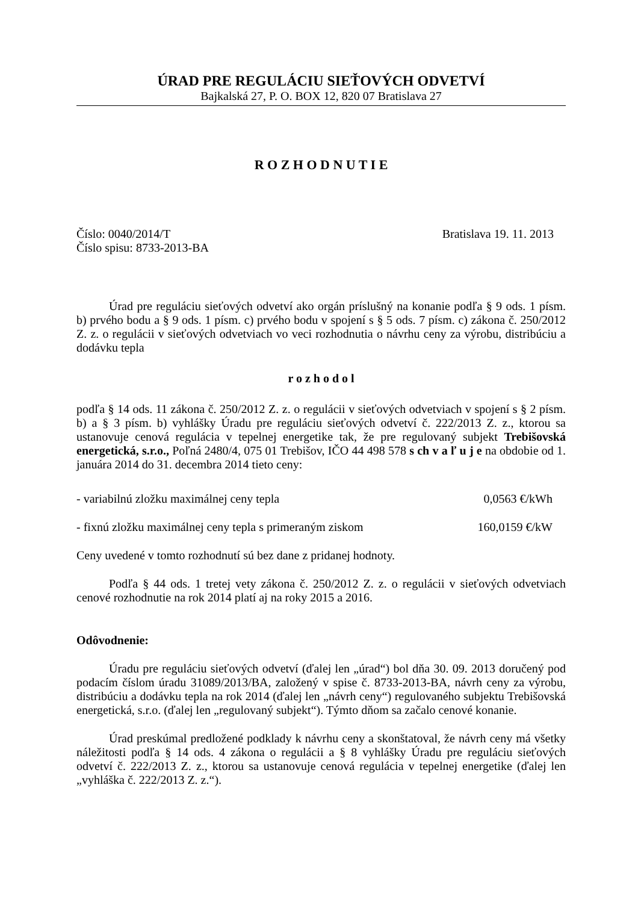ÚRAD PRE REGULÁCIU SIEŤOVÝCH ODVETVÍ
Bajkalská 27, P. O. BOX 12, 820 07 Bratislava 27
R O Z H O D N U T I E
Číslo: 0040/2014/T Bratislava 19. 11. 2013
Číslo spisu: 8733-2013-BA
Úrad pre reguláciu sieťových odvetví ako orgán príslušný na konanie podľa § 9 ods. 1 písm. b) prvého bodu a § 9 ods. 1 písm. c) prvého bodu v spojení s § 5 ods. 7 písm. c) zákona č. 250/2012 Z. z. o regulácii v sieťových odvetviach vo veci rozhodnutia o návrhu ceny za výrobu, distribúciu a dodávku tepla
r o z h o d o l
podľa § 14 ods. 11 zákona č. 250/2012 Z. z. o regulácii v sieťových odvetviach v spojení s § 2 písm. b) a § 3 písm. b) vyhlášky Úradu pre reguláciu sieťových odvetví č. 222/2013 Z. z., ktorou sa ustanovuje cenová regulácia v tepelnej energetike tak, že pre regulovaný subjekt Trebišovská energetická, s.r.o., Poľná 2480/4, 075 01 Trebišov, IČO 44 498 578 s ch v a ľ u j e na obdobie od 1. januára 2014 do 31. decembra 2014 tieto ceny:
- variabilnú zložku maximálnej ceny tepla 0,0563 €/kWh
- fixnú zložku maximálnej ceny tepla s primeraným ziskom 160,0159 €/kW
Ceny uvedené v tomto rozhodnutí sú bez dane z pridanej hodnoty.
Podľa § 44 ods. 1 tretej vety zákona č. 250/2012 Z. z. o regulácii v sieťových odvetviach cenové rozhodnutie na rok 2014 platí aj na roky 2015 a 2016.
Odôvodnenie:
Úradu pre reguláciu sieťových odvetví (ďalej len „úrad“) bol dňa 30. 09. 2013 doručený pod podacím číslom úradu 31089/2013/BA, založený v spise č. 8733-2013-BA, návrh ceny za výrobu, distribúciu a dodávku tepla na rok 2014 (ďalej len „návrh ceny“) regulovaného subjektu Trebišovská energetická, s.r.o. (ďalej len „regulovaný subjekt“). Týmto dňom sa začalo cenové konanie.
Úrad preskúmal predložené podklady k návrhu ceny a skonštatoval, že návrh ceny má všetky náležitosti podľa § 14 ods. 4 zákona o regulácii a § 8 vyhlášky Úradu pre reguláciu sieťových odvetví č. 222/2013 Z. z., ktorou sa ustanovuje cenová regulácia v tepelnej energetike (ďalej len „vyhláška č. 222/2013 Z. z.“).